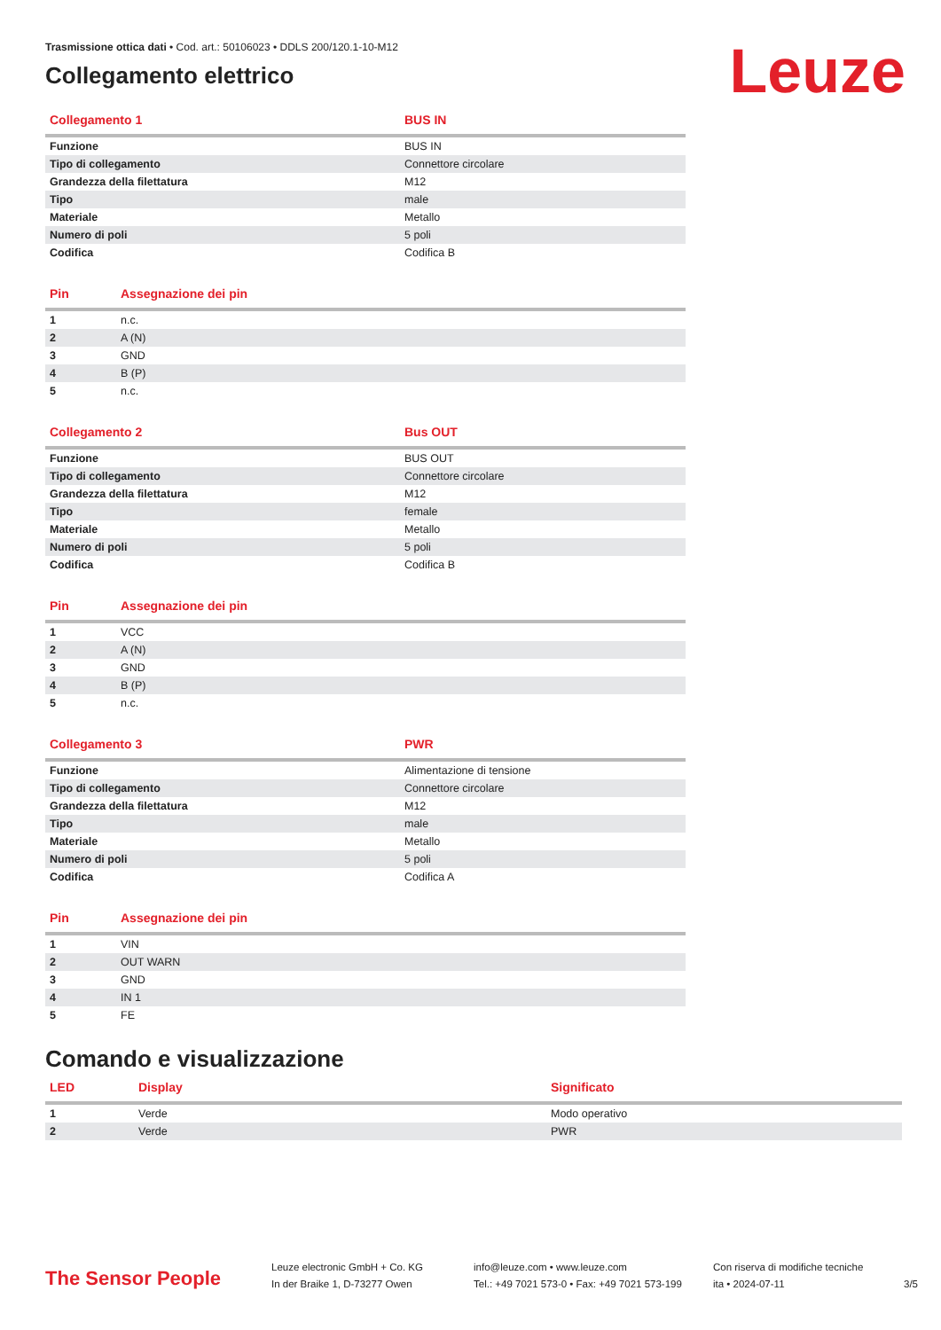Leuze
Trasmissione ottica dati • Cod. art.: 50106023 • DDLS 200/120.1-10-M12
Collegamento elettrico
| Collegamento 1 | BUS IN |
| --- | --- |
| Funzione | BUS IN |
| Tipo di collegamento | Connettore circolare |
| Grandezza della filettatura | M12 |
| Tipo | male |
| Materiale | Metallo |
| Numero di poli | 5 poli |
| Codifica | Codifica B |
| Pin | Assegnazione dei pin |
| --- | --- |
| 1 | n.c. |
| 2 | A (N) |
| 3 | GND |
| 4 | B (P) |
| 5 | n.c. |
| Collegamento 2 | Bus OUT |
| --- | --- |
| Funzione | BUS OUT |
| Tipo di collegamento | Connettore circolare |
| Grandezza della filettatura | M12 |
| Tipo | female |
| Materiale | Metallo |
| Numero di poli | 5 poli |
| Codifica | Codifica B |
| Pin | Assegnazione dei pin |
| --- | --- |
| 1 | VCC |
| 2 | A (N) |
| 3 | GND |
| 4 | B (P) |
| 5 | n.c. |
| Collegamento 3 | PWR |
| --- | --- |
| Funzione | Alimentazione di tensione |
| Tipo di collegamento | Connettore circolare |
| Grandezza della filettatura | M12 |
| Tipo | male |
| Materiale | Metallo |
| Numero di poli | 5 poli |
| Codifica | Codifica A |
| Pin | Assegnazione dei pin |
| --- | --- |
| 1 | VIN |
| 2 | OUT WARN |
| 3 | GND |
| 4 | IN 1 |
| 5 | FE |
Comando e visualizzazione
| LED | Display | Significato |
| --- | --- | --- |
| 1 | Verde | Modo operativo |
| 2 | Verde | PWR |
The Sensor People
Leuze electronic GmbH + Co. KG
In der Braike 1, D-73277 Owen
info@leuze.com • www.leuze.com
Tel.: +49 7021 573-0 • Fax: +49 7021 573-199
Con riserva di modifiche tecniche
ita • 2024-07-11
3/5